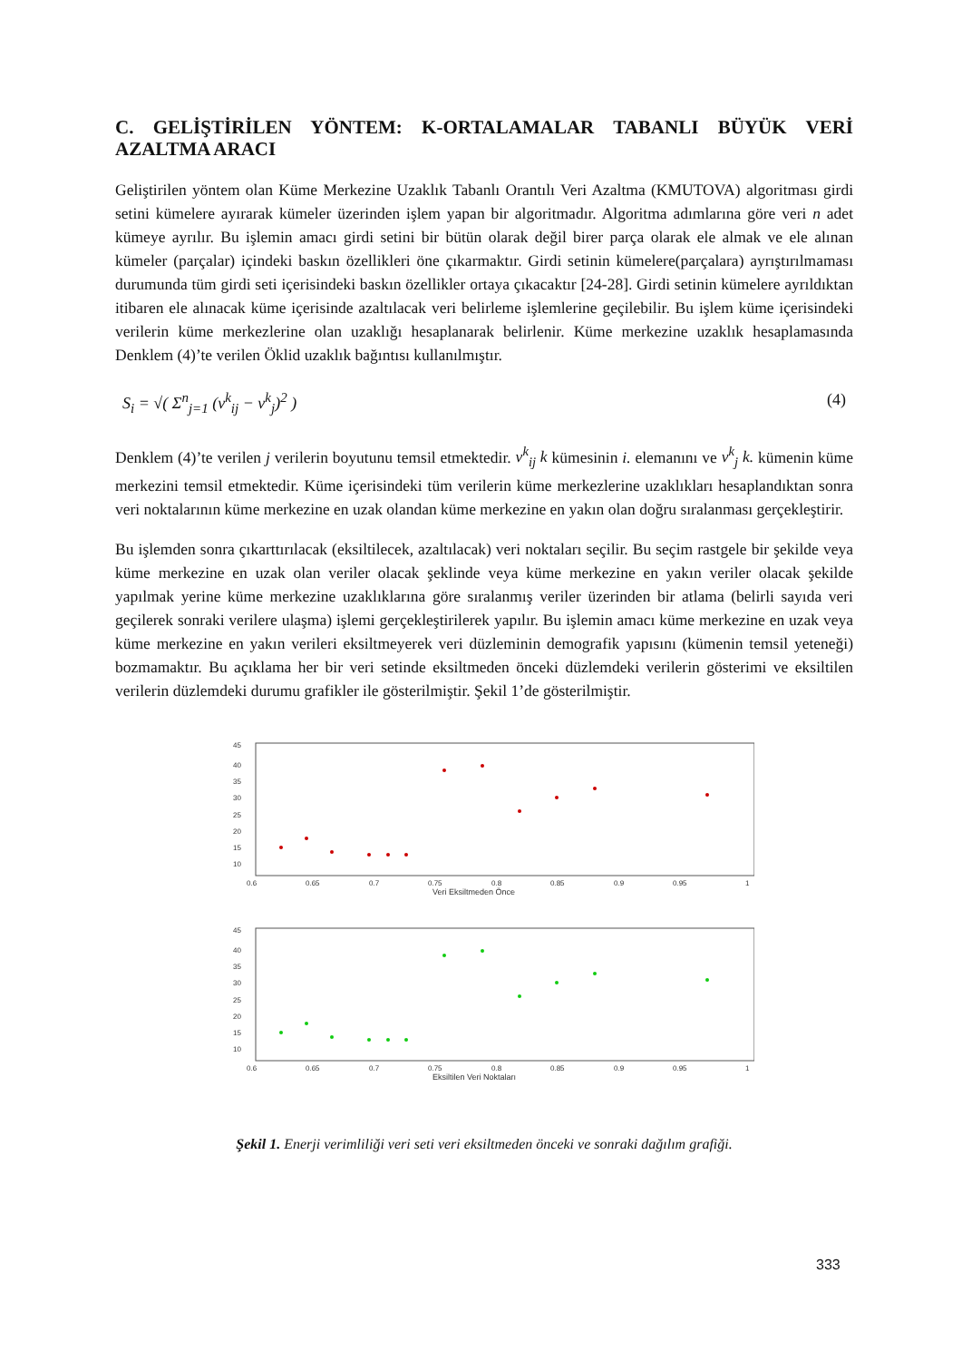C. GELİŞTİRİLEN YÖNTEM: K-ORTALAMALAR TABANLI BÜYÜK VERİ AZALTMA ARACI
Geliştirilen yöntem olan Küme Merkezine Uzaklık Tabanlı Orantılı Veri Azaltma (KMUTOVA) algoritması girdi setini kümelere ayırarak kümeler üzerinden işlem yapan bir algoritmadır. Algoritma adımlarına göre veri n adet kümeye ayrılır. Bu işlemin amacı girdi setini bir bütün olarak değil birer parça olarak ele almak ve ele alınan kümeler (parçalar) içindeki baskın özellikleri öne çıkarmaktır. Girdi setinin kümelere(parçalara) ayrıştırılmaması durumunda tüm girdi seti içerisindeki baskın özellikler ortaya çıkacaktır [24-28]. Girdi setinin kümelere ayrıldıktan itibaren ele alınacak küme içerisinde azaltılacak veri belirleme işlemlerine geçilebilir. Bu işlem küme içerisindeki verilerin küme merkezlerine olan uzaklığı hesaplanarak belirlenir. Küme merkezine uzaklık hesaplamasında Denklem (4)’te verilen Öklid uzaklık bağıntısı kullanılmıştır.
S<sub>i</sub> = √( Σ<sup>n</sup><sub>j=1</sub> (v<sup>k</sup><sub>ij</sub> − v<sup>k</sup><sub>j</sub>)<sup>2</sup> ) (4)
Denklem (4)’te verilen j verilerin boyutunu temsil etmektedir. v<sup>k</sup><sub>ij</sub> k kümesinin i. elemanını ve v<sup>k</sup><sub>j</sub> k. kümenin küme merkezini temsil etmektedir. Küme içerisindeki tüm verilerin küme merkezlerine uzaklıkları hesaplandıktan sonra veri noktalarının küme merkezine en uzak olandan küme merkezine en yakın olan doğru sıralanması gerçekleştirir.
Bu işlemden sonra çıkarttırılacak (eksiltilecek, azaltılacak) veri noktaları seçilir. Bu seçim rastgele bir şekilde veya küme merkezine en uzak olan veriler olacak şeklinde veya küme merkezine en yakın veriler olacak şekilde yapılmak yerine küme merkezine uzaklıklarına göre sıralanmış veriler üzerinden bir atlama (belirli sayıda veri geçilerek sonraki verilere ulaşma) işlemi gerçekleştirilerek yapılır. Bu işlemin amacı küme merkezine en uzak veya küme merkezine en yakın verileri eksiltmeyerek veri düzleminin demografik yapısını (kümenin temsil yeteneği) bozmamaktır. Bu açıklama her bir veri setinde eksiltmeden önceki düzlemdeki verilerin gösterimi ve eksiltilen verilerin düzlemdeki durumu grafikler ile gösterilmiştir. Şekil 1’de gösterilmiştir.
45
40
35
30
25
20
15
10
0.6
0.65
0.7
0.75
0.8
0.85
0.9
0.95
1
Veri Eksiltmeden Önce
45
40
35
30
25
20
15
10
0.6
0.65
0.7
0.75
0.8
0.85
0.9
0.95
1
Eksiltilen Veri Noktaları
Şekil 1. Enerji verimliliği veri seti veri eksiltmeden önceki ve sonraki dağılım grafiği.
333